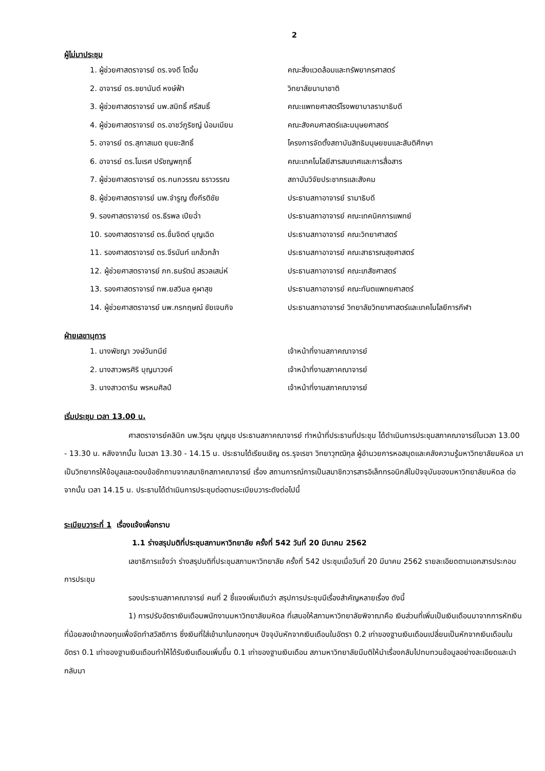2
ผู้ไม่มาประชุม
| 1. ผู้ช่วยศาสตราจารย์ ดร.จงดี โตอิ้ม | คณะสิ่งแวดล้อมและทรัพยากรศาสตร์ |
| 2. อาจารย์ ดร.ชยานันต์ หงษ์ฟ้า | วิทยาลัยนานาชาติ |
| 3. ผู้ช่วยศาสตราจารย์ นพ.สมิทธิ์ ศรีสนธิ์ | คณะแพทยศาสตร์โรงพยาบาลรามาธิบดี |
| 4. ผู้ช่วยศาสตราจารย์ ดร.อาชว์ภูริชญ์ น้อมเนียน | คณะสังคมศาสตร์และมนุษยศาสตร์ |
| 5. อาจารย์ ดร.สุภาสเมต ยุนยะสิทธิ์ | โครงการจัดตั้งสถาบันสิทธิมนุษยชนและสันติศึกษา |
| 6. อาจารย์ ดร.โมเรศ ปรัชญพฤทธิ์ | คณะเทคโนโลยีสารสนเทศและการสื่อสาร |
| 7. ผู้ช่วยศาสตราจารย์ ดร.กนกวรรณ ธราวรรณ | สถาบันวิจัยประชากรและสังคม |
| 8. ผู้ช่วยศาสตราจารย์ นพ.จำรูญ ตั้งกีรติชัย | ประธานสภาอาจารย์ รามาธิบดี |
| 9. รองศาสตราจารย์ ดร.ธีรพล เปียฉ่ำ | ประธานสภาอาจารย์ คณะเทคนิคการแพทย์ |
| 10. รองศาสตราจารย์ ดร.ชื่นจิตต์ บุญเฉิด | ประธานสภาอาจารย์ คณะวิทยาศาสตร์ |
| 11. รองศาสตราจารย์ ดร.จีรนันท์ แกล้วกล้า | ประธานสภาอาจารย์ คณะสาธารณสุขศาสตร์ |
| 12. ผู้ช่วยศาสตราจารย์ ภก.ธนรัตน์ สรวลเสน่ห์ | ประธานสภาอาจารย์ คณะเภสัชศาสตร์ |
| 13. รองศาสตราจารย์ ทพ.ยสวิมล คูผาสุข | ประธานสภาอาจารย์ คณะทันตแพทยศาสตร์ |
| 14. ผู้ช่วยศาสตราจารย์ นพ.กรกฤษณ์ ชัยเจนกิจ | ประธานสภาอาจารย์ วิทยาลัยวิทยาศาสตร์และเทคโนโลยีการกีฬา |
ฝ่ายเลขานุการ
| 1. นางพัชญา วงษ์วันทนีย์ | เจ้าหน้าที่งานสภาคณาจารย์ |
| 2. นางสาวพรศิริ บุญมาวงค์ | เจ้าหน้าที่งานสภาคณาจารย์ |
| 3. นางสาวดาริน พรหมศิลป์ | เจ้าหน้าที่งานสภาคณาจารย์ |
เริ่มประชุม เวลา 13.00 น.
ศาสตราจารย์คลินิก นพ.วิรุณ บุญนุช ประธานสภาคณาจารย์ ทำหน้าที่ประธานที่ประชุม ได้ดำเนินการประชุมสภาคณาจารย์ในเวลา 13.00 - 13.30 น. หลังจากนั้น ในเวลา 13.30 - 14.15 น. ประธานได้เรียนเชิญ ดร.รุจเรขา วิทยาวุฑฒิกุล ผู้อำนวยการหอสมุดและคลังความรู้มหาวิทยาลัยมหิดล มาเป็นวิทยากรให้ข้อมูลและตอบข้อซักถามจากสมาชิกสภาคณาจารย์ เรื่อง สถานการณ์การเป็นสมาชิกวารสารอิเล็กทรอนิกส์ในปัจจุบันของมหาวิทยาลัยมหิดล ต่อจากนั้น เวลา 14.15 น. ประธานได้ดำเนินการประชุมต่อตามระเบียบวาระดังต่อไปนี้
ระเบียบวาระที่ 1 เรื่องแจ้งเพื่อทราบ
1.1 ร่างสรุปมติที่ประชุมสภามหาวิทยาลัย ครั้งที่ 542 วันที่ 20 มีนาคม 2562
เลขาธิการแจ้งว่า ร่างสรุปมติที่ประชุมสภามหาวิทยาลัย ครั้งที่ 542 ประชุมเมื่อวันที่ 20 มีนาคม 2562 รายละเอียดตามเอกสารประกอบการประชุม
รองประธานสภาคณาจารย์ คนที่ 2 ชี้แจงเพิ่มเติมว่า สรุปการประชุมมีเรื่องสำคัญหลายเรื่อง ดังนี้
1) การปรับอัตราเงินเดือนพนักงานมหาวิทยาลัยมหิดล ที่เสนอให้สภามหาวิทยาลัยพิจาณาคือ เงินส่วนที่เพิ่มเป็นเงินเดือนมาจากการหักเงินที่น้อยลงเข้ากองทุนเพื่อจัดทำสวัสดิการ ซึ่งเงินที่ใส่เข้ามาในกองทุนฯ ปัจจุบันหักจากเงินเดือนในอัตรา 0.2 เท่าของฐานเงินเดือนเปลี่ยนเป็นหักจากเงินเดือนในอัตรา 0.1 เท่าของฐานเงินเดือนทำให้ได้รับเงินเดือนเพิ่มขึ้น 0.1 เท่าของฐานเงินเดือน สภามหาวิทยาลัยมีมติให้นำเรื่องกลับไปทบทวนข้อมูลอย่างละเอียดและนำกลับมา